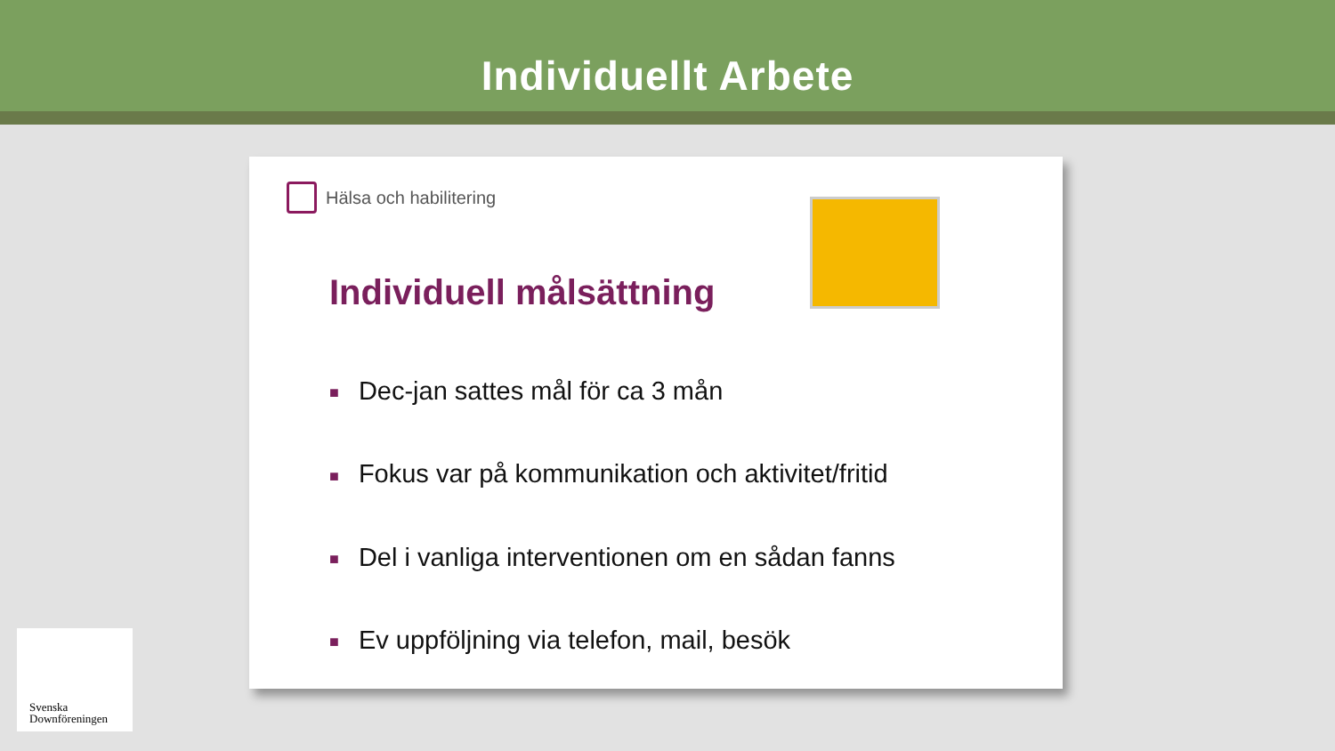Individuellt Arbete
Hälsa och habilitering
Individuell målsättning
■ Dec-jan sattes mål för ca 3 mån
■ Fokus var på kommunikation och aktivitet/fritid
■ Del i vanliga interventionen om en sådan fanns
■ Ev uppföljning via telefon, mail, besök
Svenska
Downföreningen